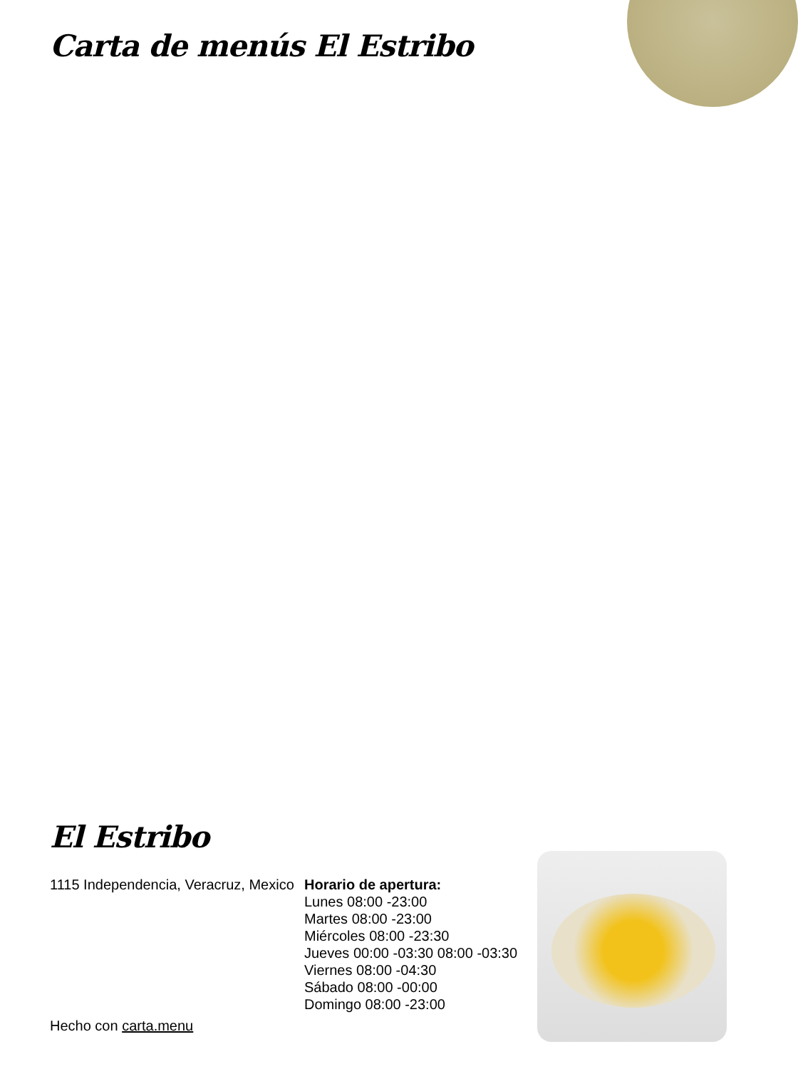Carta de menús El Estribo
El Estribo
1115 Independencia, Veracruz, Mexico
Horario de apertura:
Lunes 08:00 -23:00
Martes 08:00 -23:00
Miércoles 08:00 -23:30
Jueves 00:00 -03:30 08:00 -03:30
Viernes 08:00 -04:30
Sábado 08:00 -00:00
Domingo 08:00 -23:00
Hecho con carta.menu